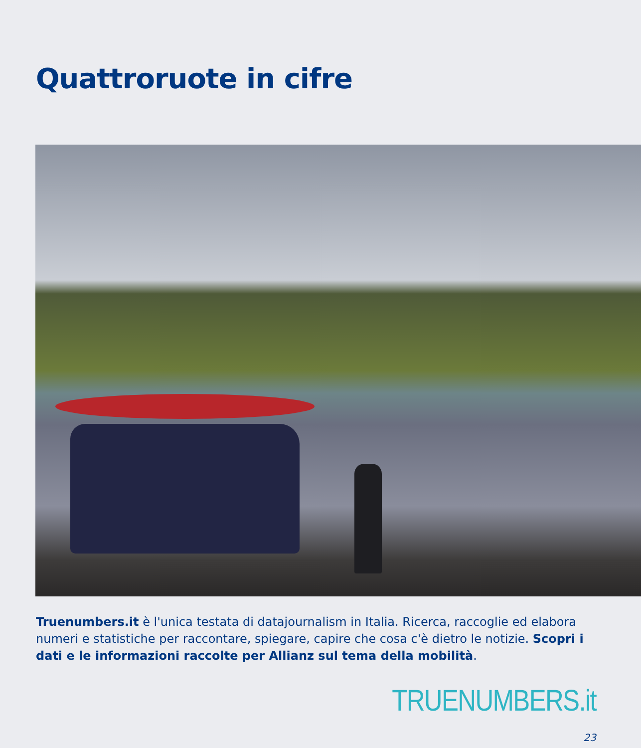Quattroruote in cifre
Truenumbers.it è l'unica testata di datajournalism in Italia. Ricerca, raccoglie ed elabora numeri e statistiche per raccontare, spiegare, capire che cosa c'è dietro le notizie. Scopri i dati e le informazioni raccolte per Allianz sul tema della mobilità.
TRUENUMBERS.it
23